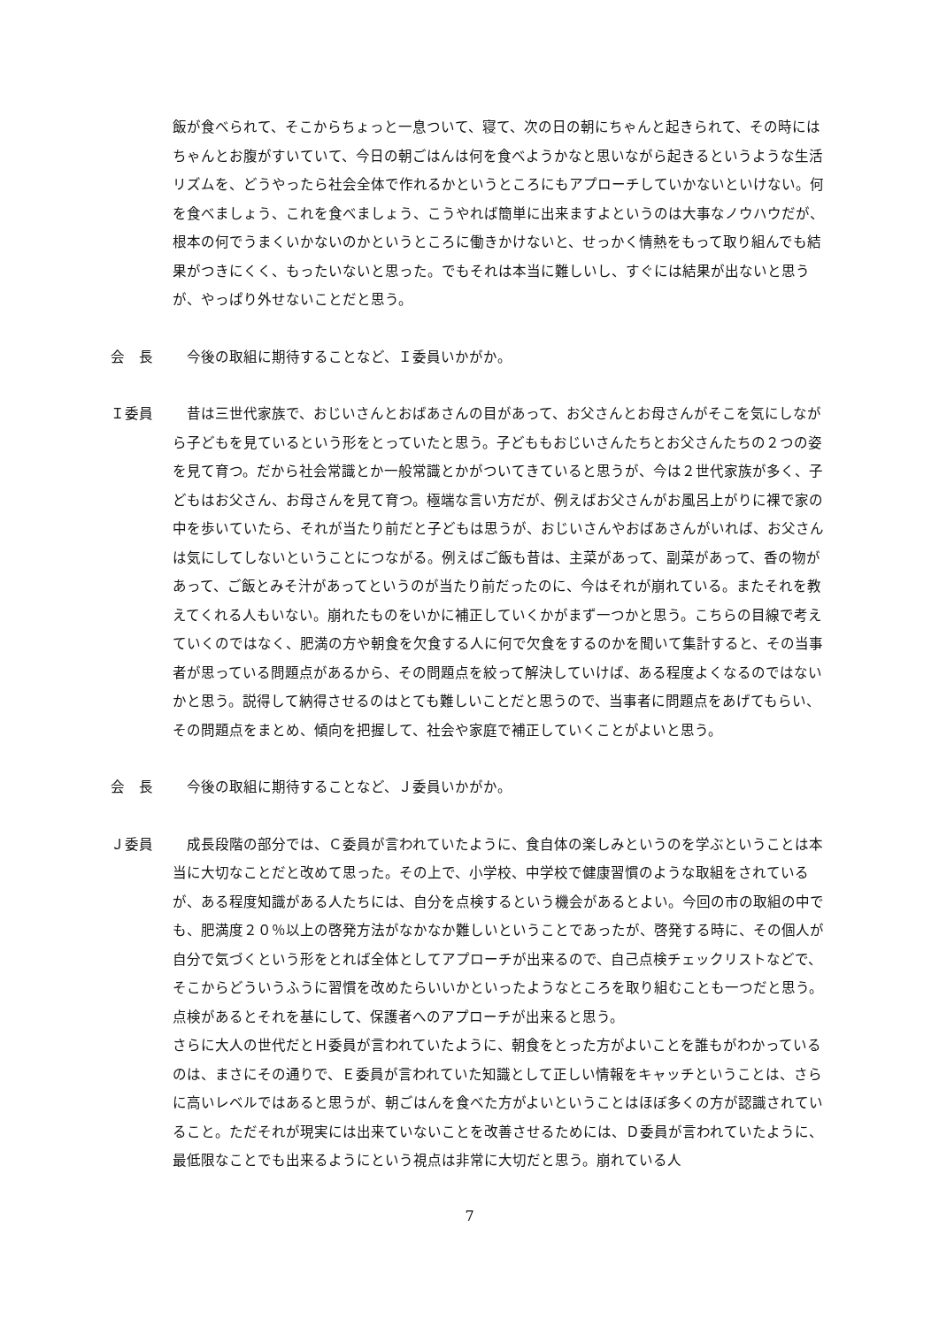飯が食べられて、そこからちょっと一息ついて、寝て、次の日の朝にちゃんと起きられて、その時にはちゃんとお腹がすいていて、今日の朝ごはんは何を食べようかなと思いながら起きるというような生活リズムを、どうやったら社会全体で作れるかというところにもアプローチしていかないといけない。何を食べましょう、これを食べましょう、こうやれば簡単に出来ますよというのは大事なノウハウだが、根本の何でうまくいかないのかというところに働きかけないと、せっかく情熱をもって取り組んでも結果がつきにくく、もったいないと思った。でもそれは本当に難しいし、すぐには結果が出ないと思うが、やっぱり外せないことだと思う。
会　長 　今後の取組に期待することなど、Ｉ委員いかがか。
Ｉ委員 　昔は三世代家族で、おじいさんとおばあさんの目があって、お父さんとお母さんがそこを気にしながら子どもを見ているという形をとっていたと思う。子どももおじいさんたちとお父さんたちの２つの姿を見て育つ。だから社会常識とか一般常識とかがついてきていると思うが、今は２世代家族が多く、子どもはお父さん、お母さんを見て育つ。極端な言い方だが、例えばお父さんがお風呂上がりに裸で家の中を歩いていたら、それが当たり前だと子どもは思うが、おじいさんやおばあさんがいれば、お父さんは気にしてしないということにつながる。例えばご飯も昔は、主菜があって、副菜があって、香の物があって、ご飯とみそ汁があってというのが当たり前だったのに、今はそれが崩れている。またそれを教えてくれる人もいない。崩れたものをいかに補正していくかがまず一つかと思う。こちらの目線で考えていくのではなく、肥満の方や朝食を欠食する人に何で欠食をするのかを聞いて集計すると、その当事者が思っている問題点があるから、その問題点を絞って解決していけば、ある程度よくなるのではないかと思う。説得して納得させるのはとても難しいことだと思うので、当事者に問題点をあげてもらい、その問題点をまとめ、傾向を把握して、社会や家庭で補正していくことがよいと思う。
会　長 　今後の取組に期待することなど、Ｊ委員いかがか。
Ｊ委員 　成長段階の部分では、Ｃ委員が言われていたように、食自体の楽しみというのを学ぶということは本当に大切なことだと改めて思った。その上で、小学校、中学校で健康習慣のような取組をされているが、ある程度知識がある人たちには、自分を点検するという機会があるとよい。今回の市の取組の中でも、肥満度２０％以上の啓発方法がなかなか難しいということであったが、啓発する時に、その個人が自分で気づくという形をとれば全体としてアプローチが出来るので、自己点検チェックリストなどで、そこからどういうふうに習慣を改めたらいいかといったようなところを取り組むことも一つだと思う。点検があるとそれを基にして、保護者へのアプローチが出来ると思う。
さらに大人の世代だとＨ委員が言われていたように、朝食をとった方がよいことを誰もがわかっているのは、まさにその通りで、Ｅ委員が言われていた知識として正しい情報をキャッチということは、さらに高いレベルではあると思うが、朝ごはんを食べた方がよいということはほぼ多くの方が認識されていること。ただそれが現実には出来ていないことを改善させるためには、Ｄ委員が言われていたように、最低限なことでも出来るようにという視点は非常に大切だと思う。崩れている人
7